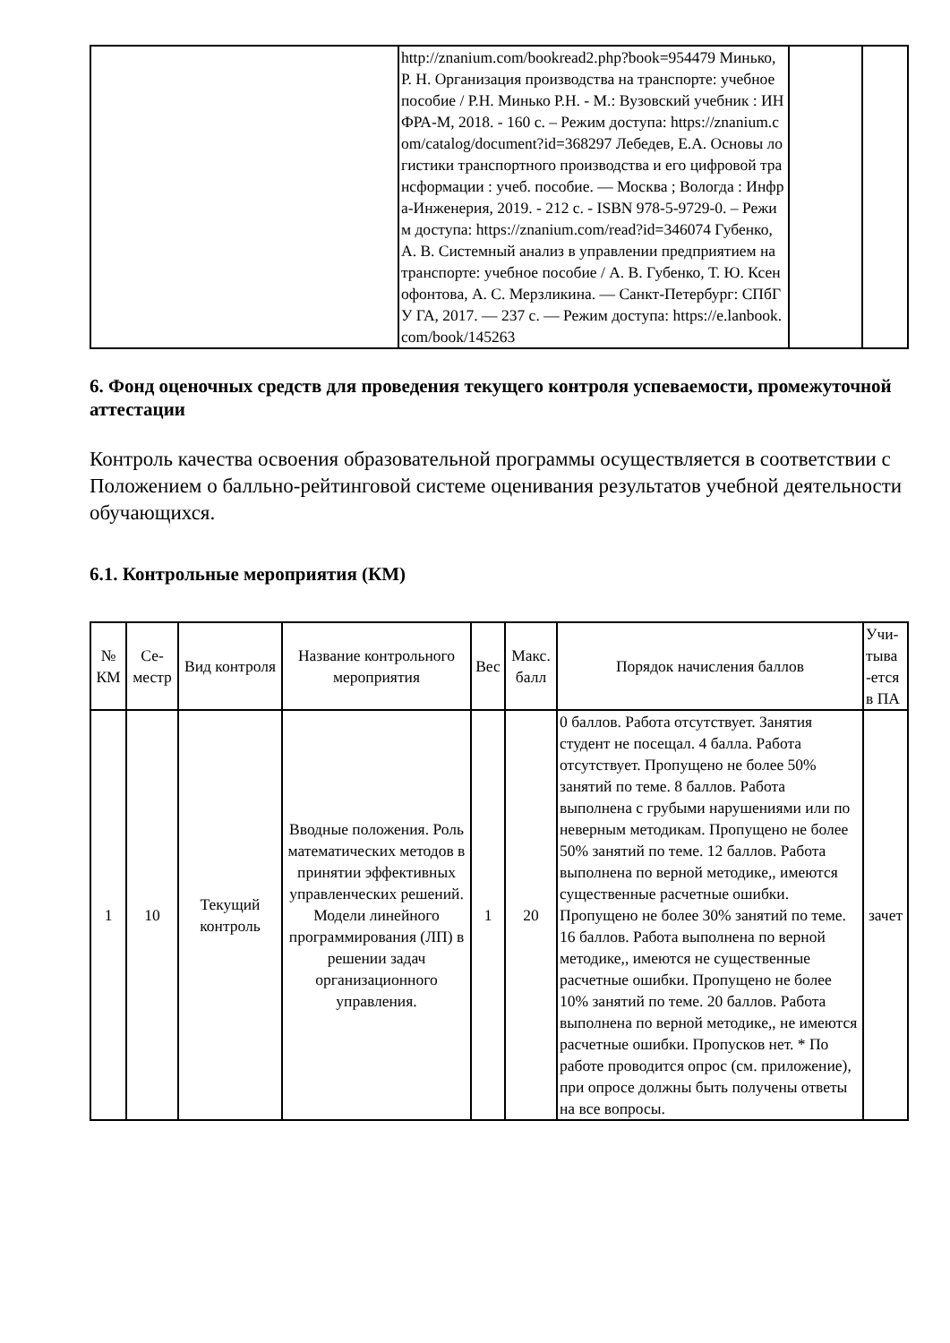| | http://znanium.com/bookread2.php?book=954479 Минько, Р. Н. Организация производства на транспорте: учебное пособие / Р.Н. Минько Р.Н. - М.: Вузовский учебник : ИНФРА-М, 2018. - 160 с. – Режим доступа: https://znanium.com/catalog/document?id=368297 Лебедев, Е.А. Основы логистики транспортного производства и его цифровой трансформации : учеб. пособие. — Москва ; Вологда : Инфра-Инженерия, 2019. - 212 с. - ISBN 978-5-9729-0. – Режим доступа: https://znanium.com/read?id=346074 Губенко, А. В. Системный анализ в управлении предприятием на транспорте: учебное пособие / А. В. Губенко, Т. Ю. Ксенофонтова, А. С. Мерзликина. — Санкт-Петербург: СПбГУ ГА, 2017. — 237 с. — Режим доступа: https://e.lanbook.com/book/145263 | | |
6. Фонд оценочных средств для проведения текущего контроля успеваемости, промежуточной аттестации
Контроль качества освоения образовательной программы осуществляется в соответствии с Положением о балльно-рейтинговой системе оценивания результатов учебной деятельности обучающихся.
6.1. Контрольные мероприятия (КМ)
| № КМ | Се-местр | Вид контроля | Название контрольного мероприятия | Вес | Макс. балл | Порядок начисления баллов | Учи-тыва -ется в ПА |
| --- | --- | --- | --- | --- | --- | --- | --- |
| 1 | 10 | Текущий контроль | Вводные положения. Роль математических методов в принятии эффективных управленческих решений. Модели линейного программирования (ЛП) в решении задач организационного управления. | 1 | 20 | 0 баллов. Работа отсутствует. Занятия студент не посещал. 4 балла. Работа отсутствует. Пропущено не более 50% занятий по теме. 8 баллов. Работа выполнена с грубыми нарушениями или по неверным методикам. Пропущено не более 50% занятий по теме. 12 баллов. Работа выполнена по верной методике,, имеются существенные расчетные ошибки. Пропущено не более 30% занятий по теме. 16 баллов. Работа выполнена по верной методике,, имеются не существенные расчетные ошибки. Пропущено не более 10% занятий по теме. 20 баллов. Работа выполнена по верной методике,, не имеются расчетные ошибки. Пропусков нет. * По работе проводится опрос (см. приложение), при опросе должны быть получены ответы на все вопросы. | зачет |